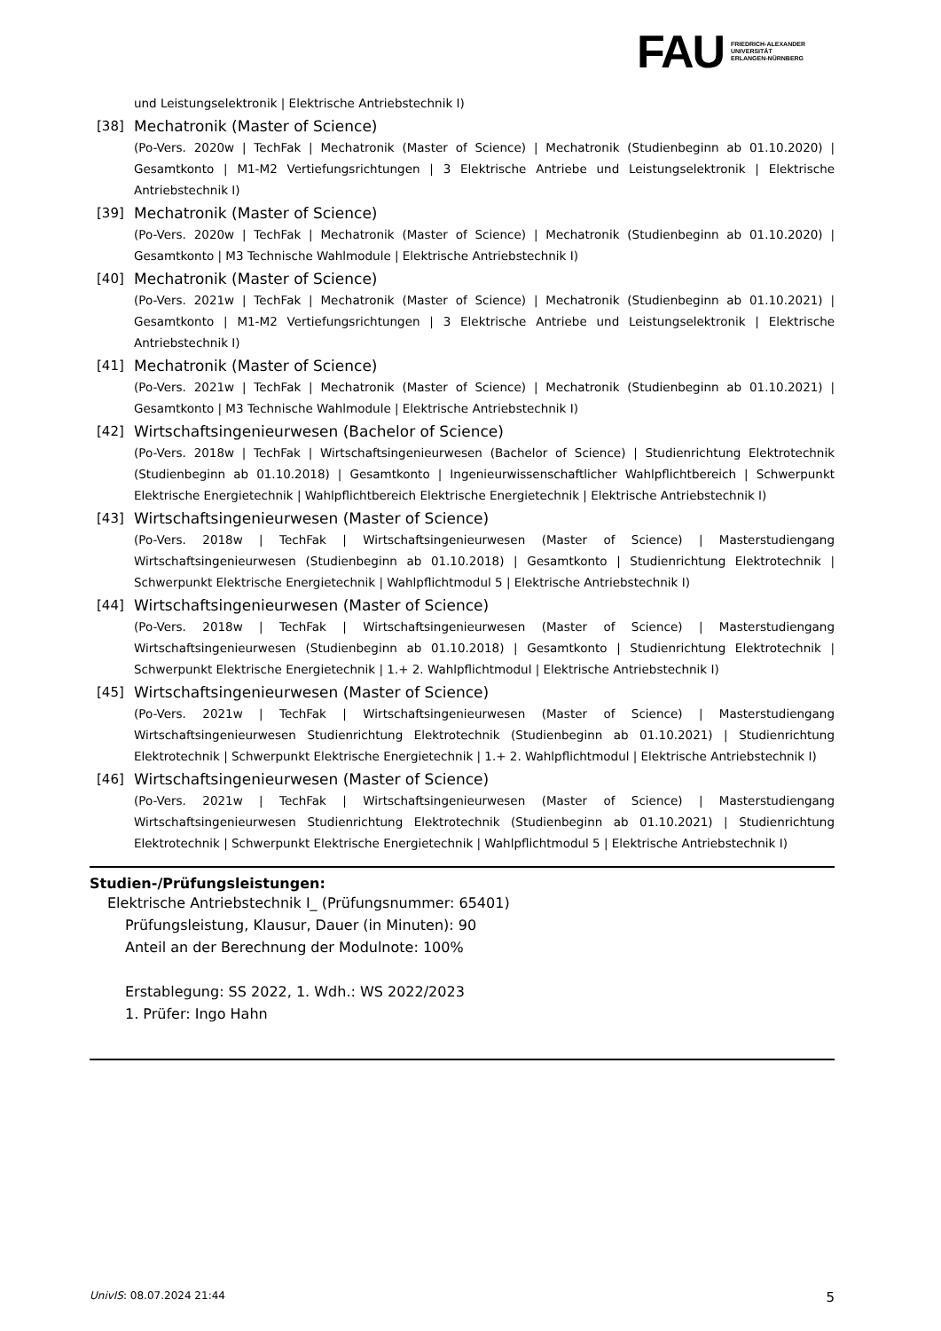FAU FRIEDRICH-ALEXANDER
UNIVERSITÄT
ERLANGEN-NÜRNBERG
und Leistungselektronik | Elektrische Antriebstechnik I)
[38] Mechatronik (Master of Science)
(Po-Vers. 2020w | TechFak | Mechatronik (Master of Science) | Mechatronik (Studienbeginn ab 01.10.2020) | Gesamtkonto | M1-M2 Vertiefungsrichtungen | 3 Elektrische Antriebe und Leistungselektronik | Elektrische Antriebstechnik I)
[39] Mechatronik (Master of Science)
(Po-Vers. 2020w | TechFak | Mechatronik (Master of Science) | Mechatronik (Studienbeginn ab 01.10.2020) | Gesamtkonto | M3 Technische Wahlmodule | Elektrische Antriebstechnik I)
[40] Mechatronik (Master of Science)
(Po-Vers. 2021w | TechFak | Mechatronik (Master of Science) | Mechatronik (Studienbeginn ab 01.10.2021) | Gesamtkonto | M1-M2 Vertiefungsrichtungen | 3 Elektrische Antriebe und Leistungselektronik | Elektrische Antriebstechnik I)
[41] Mechatronik (Master of Science)
(Po-Vers. 2021w | TechFak | Mechatronik (Master of Science) | Mechatronik (Studienbeginn ab 01.10.2021) | Gesamtkonto | M3 Technische Wahlmodule | Elektrische Antriebstechnik I)
[42] Wirtschaftsingenieurwesen (Bachelor of Science)
(Po-Vers. 2018w | TechFak | Wirtschaftsingenieurwesen (Bachelor of Science) | Studienrichtung Elektrotechnik (Studienbeginn ab 01.10.2018) | Gesamtkonto | Ingenieurwissenschaftlicher Wahlpflichtbereich | Schwerpunkt Elektrische Energietechnik | Wahlpflichtbereich Elektrische Energietechnik | Elektrische Antriebstechnik I)
[43] Wirtschaftsingenieurwesen (Master of Science)
(Po-Vers. 2018w | TechFak | Wirtschaftsingenieurwesen (Master of Science) | Masterstudiengang Wirtschaftsingenieurwesen (Studienbeginn ab 01.10.2018) | Gesamtkonto | Studienrichtung Elektrotechnik | Schwerpunkt Elektrische Energietechnik | Wahlpflichtmodul 5 | Elektrische Antriebstechnik I)
[44] Wirtschaftsingenieurwesen (Master of Science)
(Po-Vers. 2018w | TechFak | Wirtschaftsingenieurwesen (Master of Science) | Masterstudiengang Wirtschaftsingenieurwesen (Studienbeginn ab 01.10.2018) | Gesamtkonto | Studienrichtung Elektrotechnik | Schwerpunkt Elektrische Energietechnik | 1.+ 2. Wahlpflichtmodul | Elektrische Antriebstechnik I)
[45] Wirtschaftsingenieurwesen (Master of Science)
(Po-Vers. 2021w | TechFak | Wirtschaftsingenieurwesen (Master of Science) | Masterstudiengang Wirtschaftsingenieurwesen Studienrichtung Elektrotechnik (Studienbeginn ab 01.10.2021) | Studienrichtung Elektrotechnik | Schwerpunkt Elektrische Energietechnik | 1.+ 2. Wahlpflichtmodul | Elektrische Antriebstechnik I)
[46] Wirtschaftsingenieurwesen (Master of Science)
(Po-Vers. 2021w | TechFak | Wirtschaftsingenieurwesen (Master of Science) | Masterstudiengang Wirtschaftsingenieurwesen Studienrichtung Elektrotechnik (Studienbeginn ab 01.10.2021) | Studienrichtung Elektrotechnik | Schwerpunkt Elektrische Energietechnik | Wahlpflichtmodul 5 | Elektrische Antriebstechnik I)
Studien-/Prüfungsleistungen:
Elektrische Antriebstechnik I_ (Prüfungsnummer: 65401)
Prüfungsleistung, Klausur, Dauer (in Minuten): 90
Anteil an der Berechnung der Modulnote: 100%
Erstablegung: SS 2022, 1. Wdh.: WS 2022/2023
1. Prüfer: Ingo Hahn
UnivIS: 08.07.2024 21:44 5